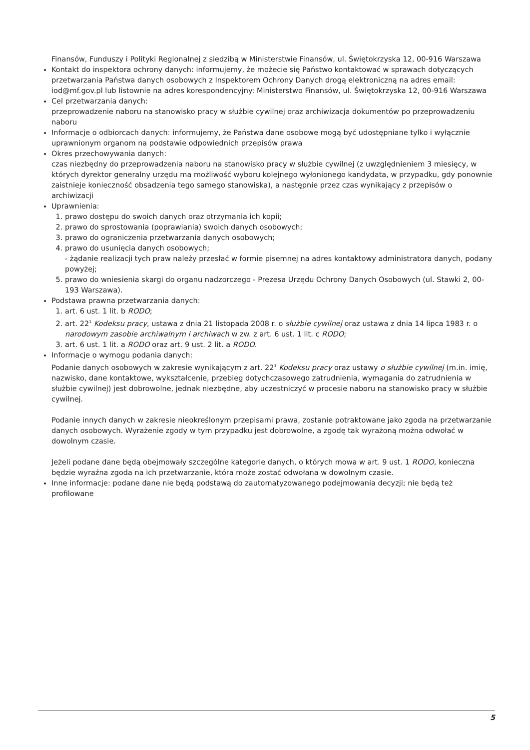Finansów, Funduszy i Polityki Regionalnej z siedzibą w Ministerstwie Finansów, ul. Świętokrzyska 12, 00-916 Warszawa
Kontakt do inspektora ochrony danych: informujemy, że możecie się Państwo kontaktować w sprawach dotyczących przetwarzania Państwa danych osobowych z Inspektorem Ochrony Danych drogą elektroniczną na adres email: iod@mf.gov.pl lub listownie na adres korespondencyjny: Ministerstwo Finansów, ul. Świętokrzyska 12, 00-916 Warszawa
Cel przetwarzania danych:
przeprowadzenie naboru na stanowisko pracy w służbie cywilnej oraz archiwizacja dokumentów po przeprowadzeniu naboru
Informacje o odbiorcach danych: informujemy, że Państwa dane osobowe mogą być udostępniane tylko i wyłącznie uprawnionym organom na podstawie odpowiednich przepisów prawa
Okres przechowywania danych:
czas niezbędny do przeprowadzenia naboru na stanowisko pracy w służbie cywilnej (z uwzględnieniem 3 miesięcy, w których dyrektor generalny urzędu ma możliwość wyboru kolejnego wyłonionego kandydata, w przypadku, gdy ponownie zaistnieje konieczność obsadzenia tego samego stanowiska), a następnie przez czas wynikający z przepisów o archiwizacji
Uprawnienia:
1. prawo dostępu do swoich danych oraz otrzymania ich kopii;
2. prawo do sprostowania (poprawiania) swoich danych osobowych;
3. prawo do ograniczenia przetwarzania danych osobowych;
4. prawo do usunięcia danych osobowych;
- żądanie realizacji tych praw należy przesłać w formie pisemnej na adres kontaktowy administratora danych, podany powyżej;
5. prawo do wniesienia skargi do organu nadzorczego - Prezesa Urzędu Ochrony Danych Osobowych (ul. Stawki 2, 00-193 Warszawa).
Podstawa prawna przetwarzania danych:
1. art. 6 ust. 1 lit. b RODO;
2. art. 22<sup>1</sup> Kodeksu pracy, ustawa z dnia 21 listopada 2008 r. o służbie cywilnej oraz ustawa z dnia 14 lipca 1983 r. o narodowym zasobie archiwalnym i archiwach w zw. z art. 6 ust. 1 lit. c RODO;
3. art. 6 ust. 1 lit. a RODO oraz art. 9 ust. 2 lit. a RODO.
Informacje o wymogu podania danych:
Podanie danych osobowych w zakresie wynikającym z art. 22<sup>1</sup> Kodeksu pracy oraz ustawy o służbie cywilnej (m.in. imię, nazwisko, dane kontaktowe, wykształcenie, przebieg dotychczasowego zatrudnienia, wymagania do zatrudnienia w służbie cywilnej) jest dobrowolne, jednak niezbędne, aby uczestniczyć w procesie naboru na stanowisko pracy w służbie cywilnej.
Podanie innych danych w zakresie nieokreślonym przepisami prawa, zostanie potraktowane jako zgoda na przetwarzanie danych osobowych. Wyrażenie zgody w tym przypadku jest dobrowolne, a zgodę tak wyrażoną można odwołać w dowolnym czasie.
Jeżeli podane dane będą obejmowały szczególne kategorie danych, o których mowa w art. 9 ust. 1 RODO, konieczna będzie wyraźna zgoda na ich przetwarzanie, która może zostać odwołana w dowolnym czasie.
Inne informacje: podane dane nie będą podstawą do zautomatyzowanego podejmowania decyzji; nie będą też profilowane
5